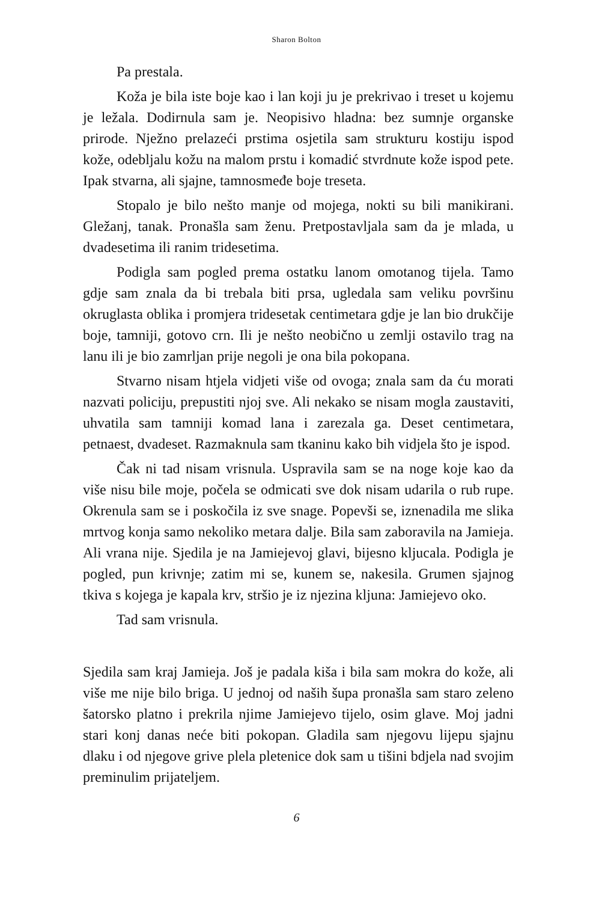Sharon Bolton
Pa prestala.
Koža je bila iste boje kao i lan koji ju je prekrivao i treset u kojemu je ležala. Dodirnula sam je. Neopisivo hladna: bez sumnje organske prirode. Nježno prelazeći prstima osjetila sam strukturu kostiju ispod kože, odebljalu kožu na malom prstu i komadić stvrdnute kože ispod pete. Ipak stvarna, ali sjajne, tamnosmeđe boje treseta.
Stopalo je bilo nešto manje od mojega, nokti su bili manikirani. Gležanj, tanak. Pronašla sam ženu. Pretpostavljala sam da je mlada, u dvadesetima ili ranim tridesetima.
Podigla sam pogled prema ostatku lanom omotanog tijela. Tamo gdje sam znala da bi trebala biti prsa, ugledala sam veliku površinu okruglasta oblika i promjera tridesetak centimetara gdje je lan bio drukčije boje, tamniji, gotovo crn. Ili je nešto neobično u zemlji ostavilo trag na lanu ili je bio zamrljan prije negoli je ona bila pokopana.
Stvarno nisam htjela vidjeti više od ovoga; znala sam da ću morati nazvati policiju, prepustiti njoj sve. Ali nekako se nisam mogla zaustaviti, uhvatila sam tamniji komad lana i zarezala ga. Deset centimetara, petnaest, dvadeset. Razmaknula sam tkaninu kako bih vidjela što je ispod.
Čak ni tad nisam vrisnula. Uspravila sam se na noge koje kao da više nisu bile moje, počela se odmicati sve dok nisam udarila o rub rupe. Okrenula sam se i poskočila iz sve snage. Popevši se, iznenadila me slika mrtvog konja samo nekoliko metara dalje. Bila sam zaboravila na Jamieja. Ali vrana nije. Sjedila je na Jamiejevoj glavi, bijesno kljucala. Podigla je pogled, pun krivnje; zatim mi se, kunem se, nakesila. Grumen sjajnog tkiva s kojega je kapala krv, stršio je iz njezina kljuna: Jamiejevo oko.
Tad sam vrisnula.
Sjedila sam kraj Jamieja. Još je padala kiša i bila sam mokra do kože, ali više me nije bilo briga. U jednoj od naših šupa pronašla sam staro zeleno šatorsko platno i prekrila njime Jamiejevo tijelo, osim glave. Moj jadni stari konj danas neće biti pokopan. Gladila sam njegovu lijepu sjajnu dlaku i od njegove grive plela pletenice dok sam u tišini bdjela nad svojim preminulim prijateljem.
6